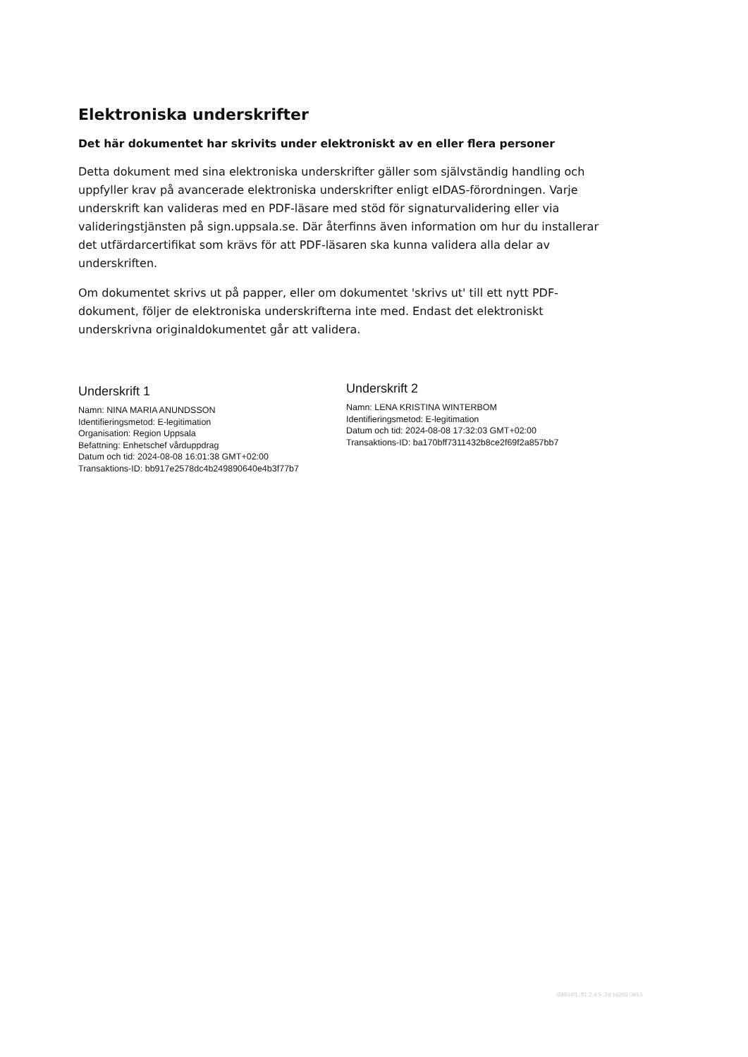Elektroniska underskrifter
Det här dokumentet har skrivits under elektroniskt av en eller flera personer
Detta dokument med sina elektroniska underskrifter gäller som självständig handling och uppfyller krav på avancerade elektroniska underskrifter enligt eIDAS-förordningen. Varje underskrift kan valideras med en PDF-läsare med stöd för signaturvalidering eller via valideringstjänsten på sign.uppsala.se. Där återfinns även information om hur du installerar det utfärdarcertifikat som krävs för att PDF-läsaren ska kunna validera alla delar av underskriften.
Om dokumentet skrivs ut på papper, eller om dokumentet 'skrivs ut' till ett nytt PDF-dokument, följer de elektroniska underskrifterna inte med. Endast det elektroniskt underskrivna originaldokumentet går att validera.
Underskrift 1
Namn: NINA MARIA ANUNDSSON
Identifieringsmetod: E-legitimation
Organisation: Region Uppsala
Befattning: Enhetschef vårduppdrag
Datum och tid: 2024-08-08 16:01:38 GMT+02:00
Transaktions-ID: bb917e2578dc4b249890640e4b3f77b7
Underskrift 2
Namn: LENA KRISTINA WINTERBOM
Identifieringsmetod: E-legitimation
Datum och tid: 2024-08-08 17:32:03 GMT+02:00
Transaktions-ID: ba170bff7311432b8ce2f69f2a857bb7
ß9ß04f1 .ff1.2.4 5 .7d 16203 0913